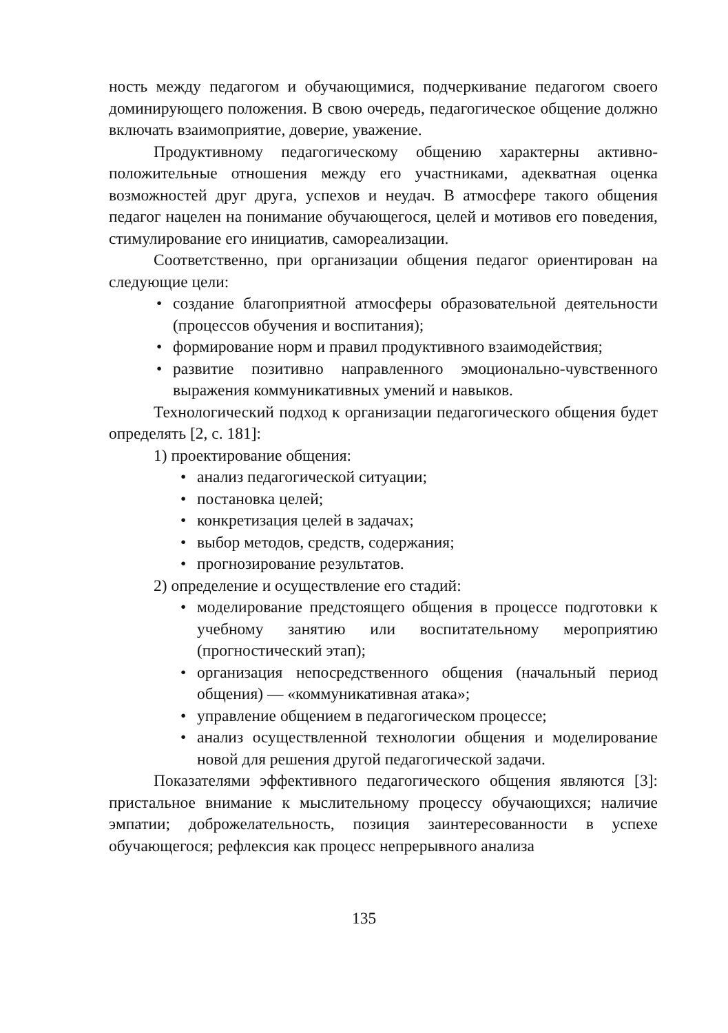ность между педагогом и обучающимися, подчеркивание педагогом своего доминирующего положения. В свою очередь, педагогическое общение должно включать взаимоприятие, доверие, уважение.
Продуктивному педагогическому общению характерны активно-положительные отношения между его участниками, адекватная оценка возможностей друг друга, успехов и неудач. В атмосфере такого общения педагог нацелен на понимание обучающегося, целей и мотивов его поведения, стимулирование его инициатив, самореализации.
Соответственно, при организации общения педагог ориентирован на следующие цели:
• создание благоприятной атмосферы образовательной деятельности (процессов обучения и воспитания);
• формирование норм и правил продуктивного взаимодействия;
• развитие позитивно направленного эмоционально-чувственного выражения коммуникативных умений и навыков.
Технологический подход к организации педагогического общения будет определять [2, с. 181]:
1) проектирование общения:
• анализ педагогической ситуации;
• постановка целей;
• конкретизация целей в задачах;
• выбор методов, средств, содержания;
• прогнозирование результатов.
2) определение и осуществление его стадий:
• моделирование предстоящего общения в процессе подготовки к учебному занятию или воспитательному мероприятию (прогностический этап);
• организация непосредственного общения (начальный период общения) — «коммуникативная атака»;
• управление общением в педагогическом процессе;
• анализ осуществленной технологии общения и моделирование новой для решения другой педагогической задачи.
Показателями эффективного педагогического общения являются [3]: пристальное внимание к мыслительному процессу обучающихся; наличие эмпатии; доброжелательность, позиция заинтересованности в успехе обучающегося; рефлексия как процесс непрерывного анализа
135